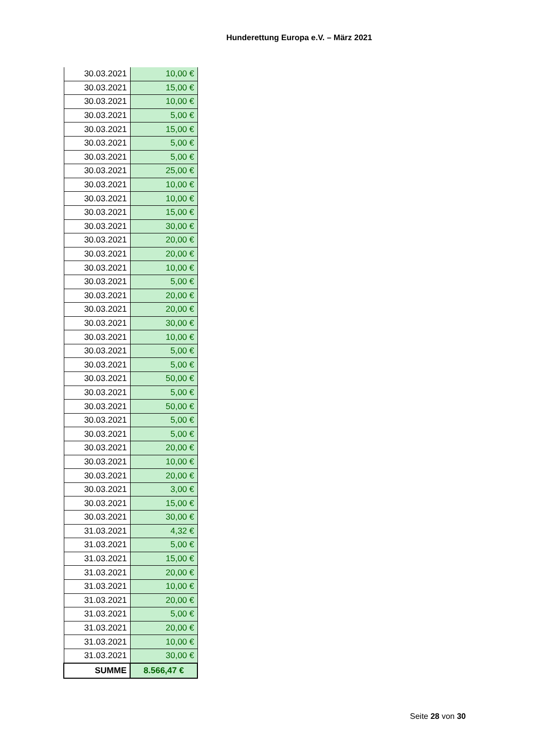Hunderettung Europa e.V. – März 2021
| 30.03.2021 | 10,00 € |
| 30.03.2021 | 15,00 € |
| 30.03.2021 | 10,00 € |
| 30.03.2021 | 5,00 € |
| 30.03.2021 | 15,00 € |
| 30.03.2021 | 5,00 € |
| 30.03.2021 | 5,00 € |
| 30.03.2021 | 25,00 € |
| 30.03.2021 | 10,00 € |
| 30.03.2021 | 10,00 € |
| 30.03.2021 | 15,00 € |
| 30.03.2021 | 30,00 € |
| 30.03.2021 | 20,00 € |
| 30.03.2021 | 20,00 € |
| 30.03.2021 | 10,00 € |
| 30.03.2021 | 5,00 € |
| 30.03.2021 | 20,00 € |
| 30.03.2021 | 20,00 € |
| 30.03.2021 | 30,00 € |
| 30.03.2021 | 10,00 € |
| 30.03.2021 | 5,00 € |
| 30.03.2021 | 5,00 € |
| 30.03.2021 | 50,00 € |
| 30.03.2021 | 5,00 € |
| 30.03.2021 | 50,00 € |
| 30.03.2021 | 5,00 € |
| 30.03.2021 | 5,00 € |
| 30.03.2021 | 20,00 € |
| 30.03.2021 | 10,00 € |
| 30.03.2021 | 20,00 € |
| 30.03.2021 | 3,00 € |
| 30.03.2021 | 15,00 € |
| 30.03.2021 | 30,00 € |
| 31.03.2021 | 4,32 € |
| 31.03.2021 | 5,00 € |
| 31.03.2021 | 15,00 € |
| 31.03.2021 | 20,00 € |
| 31.03.2021 | 10,00 € |
| 31.03.2021 | 20,00 € |
| 31.03.2021 | 5,00 € |
| 31.03.2021 | 20,00 € |
| 31.03.2021 | 10,00 € |
| 31.03.2021 | 30,00 € |
| SUMME | 8.566,47 € |
Seite 28 von 30